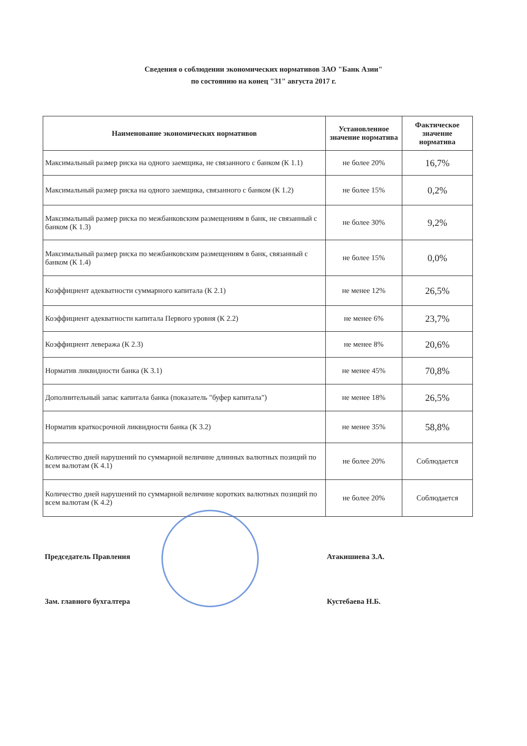Сведения о соблюдении экономических нормативов ЗАО "Банк Азии"
по состоянию на конец "31" августа 2017 г.
| Наименование экономических нормативов | Установленное значение норматива | Фактическое значение норматива |
| --- | --- | --- |
| Максимальный размер риска на одного заемщика, не связанного с банком (К 1.1) | не более 20% | 16,7% |
| Максимальный размер риска на одного заемщика, связанного с банком (К 1.2) | не более 15% | 0,2% |
| Максимальный размер риска по межбанковским размещениям в банк, не связанный с банком (К 1.3) | не более 30% | 9,2% |
| Максимальный размер риска по межбанковским размещениям в банк, связанный с банком (К 1.4) | не более 15% | 0,0% |
| Коэффициент адекватности суммарного капитала (К 2.1) | не менее 12% | 26,5% |
| Коэффициент адекватности капитала Первого уровня (К 2.2) | не менее 6% | 23,7% |
| Коэффициент левеража (К 2.3) | не менее 8% | 20,6% |
| Норматив ликвидности банка (К 3.1) | не менее 45% | 70,8% |
| Дополнительный запас капитала банка (показатель "буфер капитала") | не менее 18% | 26,5% |
| Норматив краткосрочной ликвидности банка (К 3.2) | не менее 35% | 58,8% |
| Количество дней нарушений по суммарной величине длинных валютных позиций по всем валютам (К 4.1) | не более 20% | Соблюдается |
| Количество дней нарушений по суммарной величине коротких валютных позиций по всем валютам (К 4.2) | не более 20% | Соблюдается |
Председатель Правления Атакишиева З.А.
Зам. главного бухгалтера Кустебаева Н.Б.